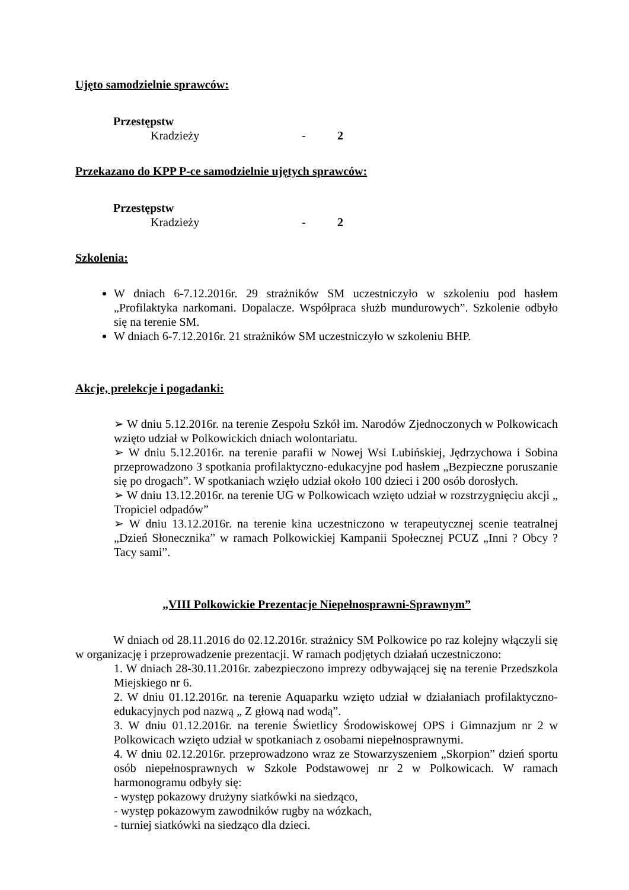Ujęto samodzielnie sprawców:
Przestępstw
Kradzieży - 2
Przekazano do KPP P-ce samodzielnie ujętych sprawców:
Przestępstw
Kradzieży - 2
Szkolenia:
W dniach 6-7.12.2016r. 29 strażników SM uczestniczyło w szkoleniu pod hasłem „Profilaktyka narkomani. Dopalacze. Współpraca służb mundurowych”. Szkolenie odbyło się na terenie SM.
W dniach 6-7.12.2016r. 21 strażników SM uczestniczyło w szkoleniu BHP.
Akcje, prelekcje i pogadanki:
➢ W dniu 5.12.2016r. na terenie Zespołu Szkół im. Narodów Zjednoczonych w Polkowicach wzięto udział w Polkowickich dniach wolontariatu.
➢ W dniu 5.12.2016r. na terenie parafii w Nowej Wsi Lubińskiej, Jędrzychowa i Sobina przeprowadzono 3 spotkania profilaktyczno-edukacyjne pod hasłem „Bezpieczne poruszanie się po drogach”. W spotkaniach wzięło udział około 100 dzieci i 200 osób dorosłych.
➢ W dniu 13.12.2016r. na terenie UG w Polkowicach wzięto udział w rozstrzygnięciu akcji „ Tropiciel odpadów”
➢ W dniu 13.12.2016r. na terenie kina uczestniczono w terapeutycznej scenie teatralnej „Dzień Słonecznika” w ramach Polkowickiej Kampanii Społecznej PCUZ „Inni ? Obcy ? Tacy sami”.
„VIII Polkowickie Prezentacje Niepełnosprawni-Sprawnym”
W dniach od 28.11.2016 do 02.12.2016r. strażnicy SM Polkowice po raz kolejny włączyli się w organizację i przeprowadzenie prezentacji. W ramach podjętych działań uczestniczono:
1. W dniach 28-30.11.2016r. zabezpieczono imprezy odbywającej się na terenie Przedszkola Miejskiego nr 6.
2. W dniu 01.12.2016r. na terenie Aquaparku wzięto udział w działaniach profilaktyczno-edukacyjnych pod nazwą „ Z głową nad wodą”.
3. W dniu 01.12.2016r. na terenie Świetlicy Środowiskowej OPS i Gimnazjum nr 2 w Polkowicach wzięto udział w spotkaniach z osobami niepełnosprawnymi.
4. W dniu 02.12.2016r. przeprowadzono wraz ze Stowarzyszeniem „Skorpion” dzień sportu osób niepełnosprawnych w Szkole Podstawowej nr 2 w Polkowicach. W ramach harmonogramu odbyły się:
- występ pokazowy drużyny siatkówki na siedząco,
- występ pokazowym zawodników rugby na wózkach,
- turniej siatkówki na siedząco dla dzieci.